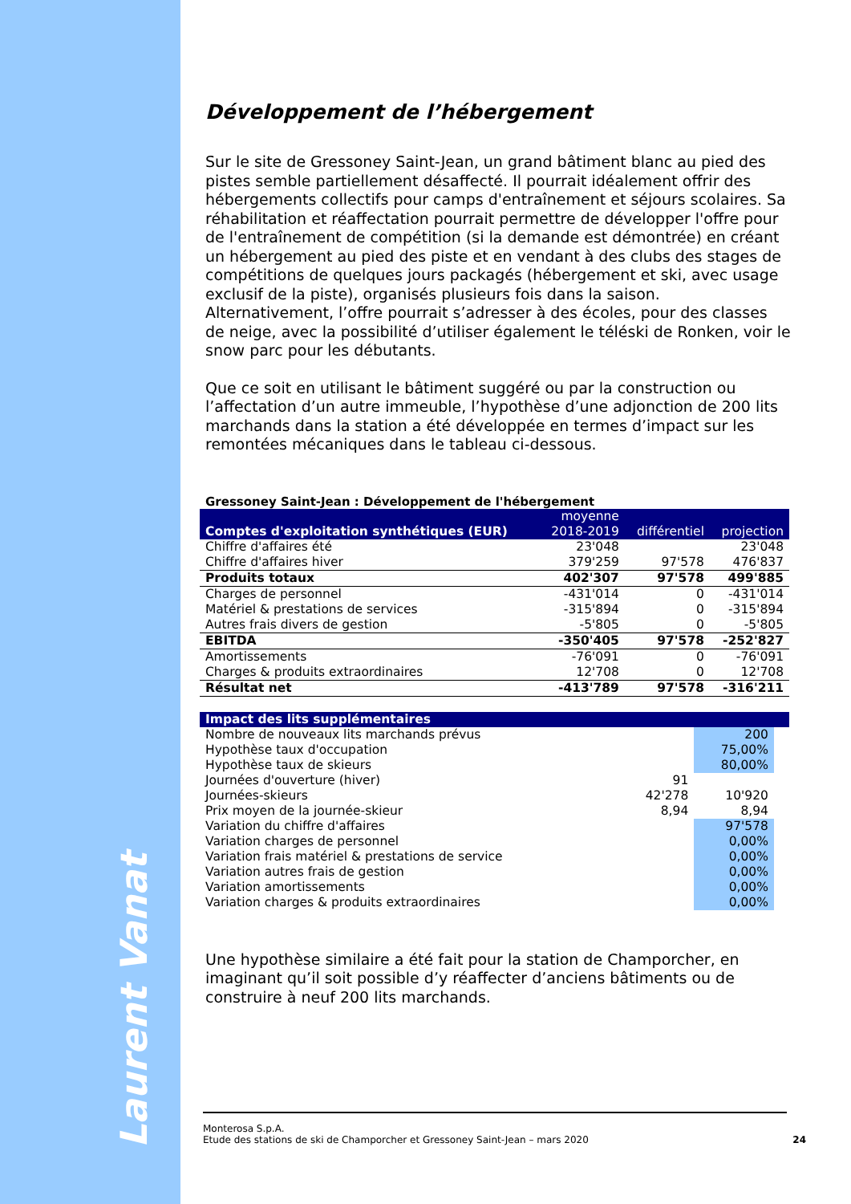Laurent Vanat
Développement de l’hébergement
Sur le site de Gressoney Saint-Jean, un grand bâtiment blanc au pied des pistes semble partiellement désaffecté. Il pourrait idéalement offrir des hébergements collectifs pour camps d'entraînement et séjours scolaires. Sa réhabilitation et réaffectation pourrait permettre de développer l'offre pour de l'entraînement de compétition (si la demande est démontrée) en créant un hébergement au pied des piste et en vendant à des clubs des stages de compétitions de quelques jours packagés (hébergement et ski, avec usage exclusif de la piste), organisés plusieurs fois dans la saison. Alternativement, l’offre pourrait s’adresser à des écoles, pour des classes de neige, avec la possibilité d’utiliser également le téléski de Ronken, voir le snow parc pour les débutants.
Que ce soit en utilisant le bâtiment suggéré ou par la construction ou l’affectation d’un autre immeuble, l’hypothèse d’une adjonction de 200 lits marchands dans la station a été développée en termes d’impact sur les remontées mécaniques dans le tableau ci-dessous.
Gressoney Saint-Jean : Développement de l'hébergement
| Comptes d'exploitation synthétiques (EUR) | moyenne 2018-2019 | différentiel | projection |
| --- | --- | --- | --- |
| Chiffre d'affaires été | 23'048 | | 23'048 |
| Chiffre d'affaires hiver | 379'259 | 97'578 | 476'837 |
| Produits totaux | 402'307 | 97'578 | 499'885 |
| Charges de personnel | -431'014 | 0 | -431'014 |
| Matériel & prestations de services | -315'894 | 0 | -315'894 |
| Autres frais divers de gestion | -5'805 | 0 | -5'805 |
| EBITDA | -350'405 | 97'578 | -252'827 |
| Amortissements | -76'091 | 0 | -76'091 |
| Charges & produits extraordinaires | 12'708 | 0 | 12'708 |
| Résultat net | -413'789 | 97'578 | -316'211 |
| Impact des lits supplémentaires | | | |
| --- | --- | --- | --- |
| Nombre de nouveaux lits marchands prévus | | 200 | |
| Hypothèse taux d'occupation | | 75,00% | |
| Hypothèse taux de skieurs | | 80,00% | |
| Journées d'ouverture (hiver) | 91 | | |
| Journées-skieurs | 42'278 | 10'920 | |
| Prix moyen de la journée-skieur | 8,94 | 8,94 | |
| Variation du chiffre d'affaires | | 97'578 | |
| Variation charges de personnel | | 0,00% | |
| Variation frais matériel & prestations de service | | 0,00% | |
| Variation autres frais de gestion | | 0,00% | |
| Variation amortissements | | 0,00% | |
| Variation charges & produits extraordinaires | | 0,00% | |
Une hypothèse similaire a été fait pour la station de Champorcher, en imaginant qu’il soit possible d’y réaffecter d’anciens bâtiments ou de construire à neuf 200 lits marchands.
Monterosa S.p.A.
Etude des stations de ski de Champorcher et Gressoney Saint-Jean – mars 2020
24